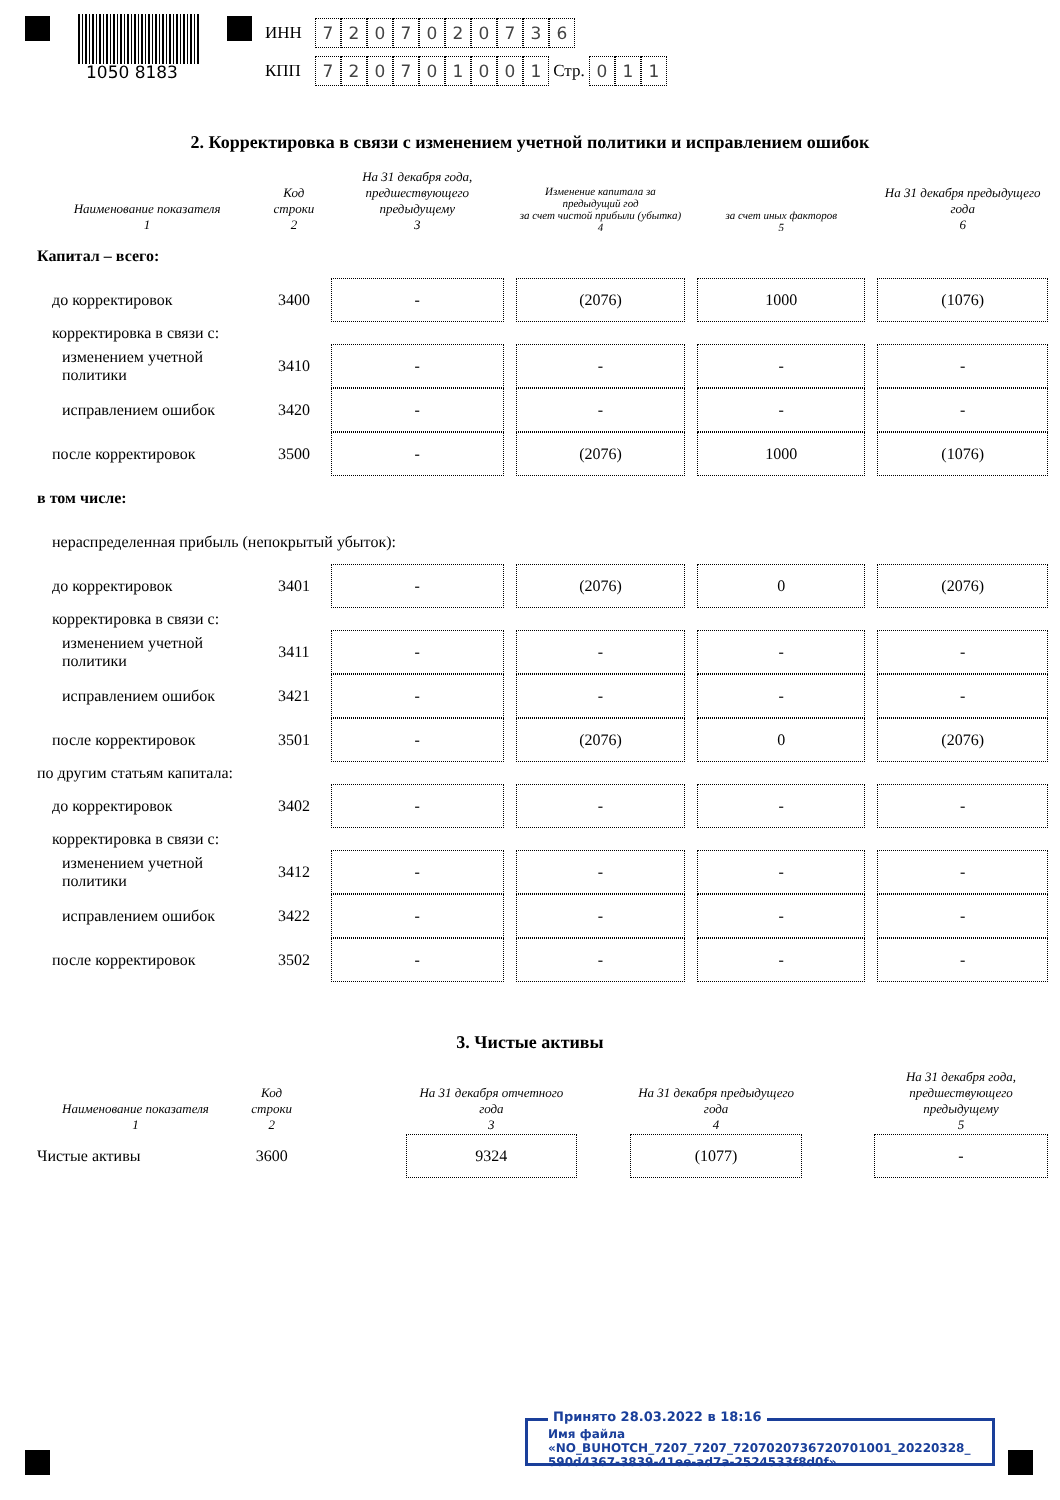1050 8183
ИНН 7207020736
КПП 720701001 Стр. 011
2. Корректировка в связи с изменением учетной политики и исправлением ошибок
| Наименование показателя 1 | Код строки 2 | На 31 декабря года, предшествующего предыдущему 3 | Изменение капитала за предыдущий год за счет чистой прибыли (убытка) 4 | за счет иных факторов 5 | На 31 декабря предыдущего года 6 |
| --- | --- | --- | --- | --- | --- |
| Капитал – всего: | | | | | |
| до корректировок | 3400 | - | (2076) | 1000 | (1076) |
| корректировка в связи с: | | | | | |
| изменением учетной политики | 3410 | - | - | - | - |
| исправлением ошибок | 3420 | - | - | - | - |
| после корректировок | 3500 | - | (2076) | 1000 | (1076) |
| в том числе: | | | | | |
| нераспределенная прибыль (непокрытый убыток): | | | | | |
| до корректировок | 3401 | - | (2076) | 0 | (2076) |
| корректировка в связи с: | | | | | |
| изменением учетной политики | 3411 | - | - | - | - |
| исправлением ошибок | 3421 | - | - | - | - |
| после корректировок | 3501 | - | (2076) | 0 | (2076) |
| по другим статьям капитала: | | | | | |
| до корректировок | 3402 | - | - | - | - |
| корректировка в связи с: | | | | | |
| изменением учетной политики | 3412 | - | - | - | - |
| исправлением ошибок | 3422 | - | - | - | - |
| после корректировок | 3502 | - | - | - | - |
3. Чистые активы
| Наименование показателя 1 | Код строки 2 | | На 31 декабря отчетного года 3 | | На 31 декабря предыдущего года 4 | | На 31 декабря года, предшествующего предыдущему 5 |
| --- | --- | --- | --- | --- | --- | --- | --- |
| Чистые активы | 3600 | | 9324 | | (1077) | | - |
Принято 28.03.2022 в 18:16
Имя файла «NO_BUHOTCH_7207_7207_7207020736720701001_20220328_
590d4367-3839-41ee-ad7a-2524533f8d0f»